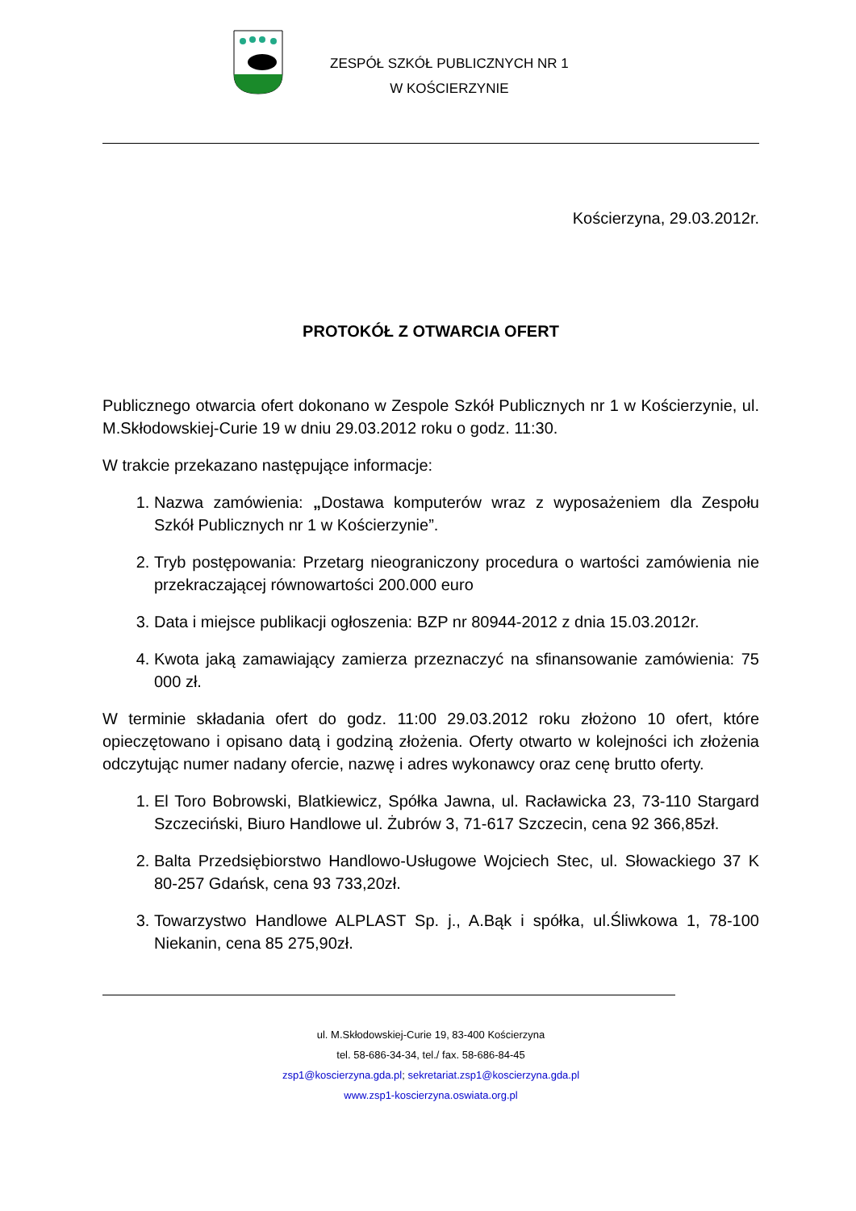ZESPÓŁ SZKÓŁ PUBLICZNYCH NR 1
W KOŚCIERZYNIE
Kościerzyna, 29.03.2012r.
PROTOKÓŁ Z OTWARCIA OFERT
Publicznego otwarcia ofert dokonano w Zespole Szkół Publicznych nr 1 w Kościerzynie, ul. M.Skłodowskiej-Curie 19 w dniu 29.03.2012 roku o godz. 11:30.
W trakcie przekazano następujące informacje:
1. Nazwa zamówienia: „Dostawa komputerów wraz z wyposażeniem dla Zespołu Szkół Publicznych nr 1 w Kościerzynie”.
2. Tryb postępowania: Przetarg nieograniczony procedura o wartości zamówienia nie przekraczającej równowartości 200.000 euro
3. Data i miejsce publikacji ogłoszenia: BZP nr 80944-2012 z dnia 15.03.2012r.
4. Kwota jaką zamawiający zamierza przeznaczyć na sfinansowanie zamówienia: 75 000 zł.
W terminie składania ofert do godz. 11:00 29.03.2012 roku złożono 10 ofert, które opieczętowano i opisano datą i godziną złożenia. Oferty otwarto w kolejności ich złożenia odczytując numer nadany ofercie, nazwę i adres wykonawcy oraz cenę brutto oferty.
1. El Toro Bobrowski, Blatkiewicz, Spółka Jawna, ul. Racławicka 23, 73-110 Stargard Szczeciński, Biuro Handlowe ul. Żubrów 3, 71-617 Szczecin, cena 92 366,85zł.
2. Balta Przedsiębiorstwo Handlowo-Usługowe Wojciech Stec, ul. Słowackiego 37 K 80-257 Gdańsk, cena 93 733,20zł.
3. Towarzystwo Handlowe ALPLAST Sp. j., A.Bąk i spółka, ul.Śliwkowa 1, 78-100 Niekanin, cena 85 275,90zł.
ul. M.Skłodowskiej-Curie 19, 83-400 Kościerzyna
tel. 58-686-34-34, tel./ fax. 58-686-84-45
zsp1@koscierzyna.gda.pl; sekretariat.zsp1@koscierzyna.gda.pl
www.zsp1-koscierzyna.oswiata.org.pl